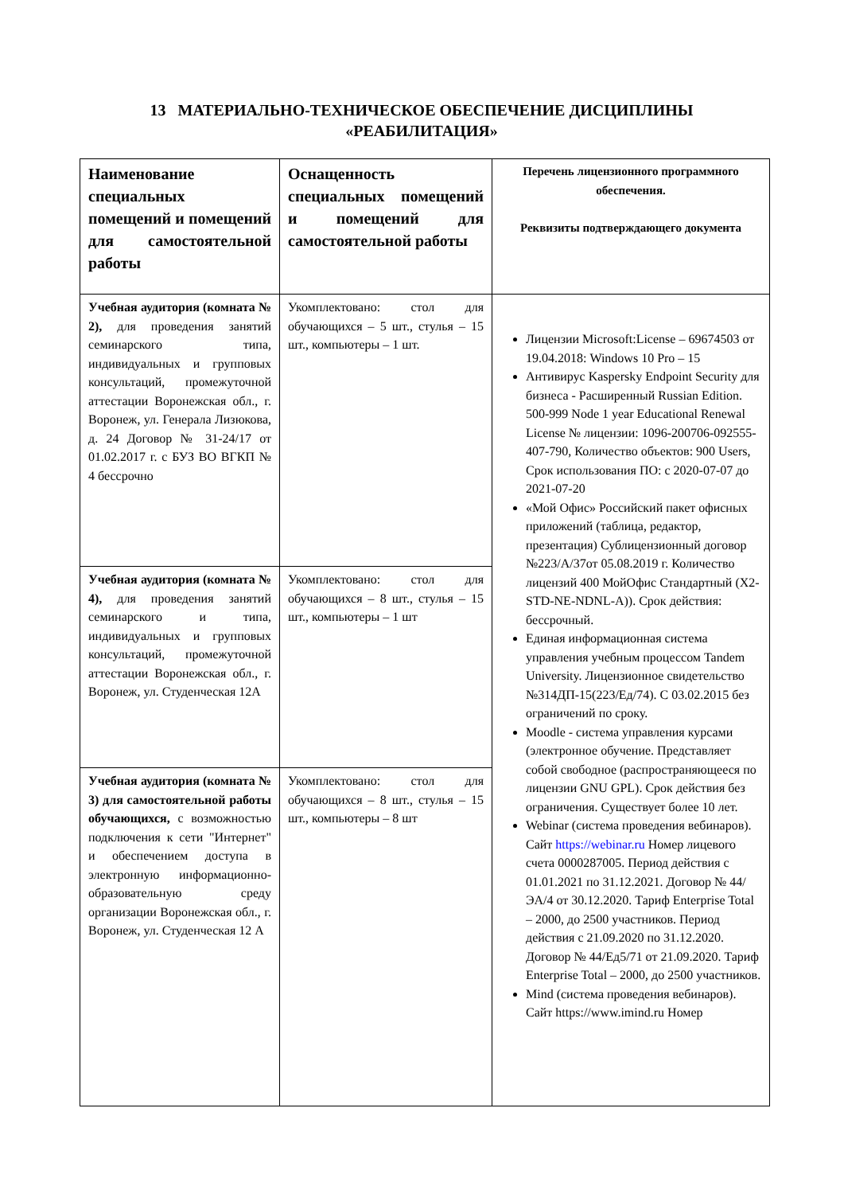13 МАТЕРИАЛЬНО-ТЕХНИЧЕСКОЕ ОБЕСПЕЧЕНИЕ ДИСЦИПЛИНЫ
«РЕАБИЛИТАЦИЯ»
| Наименование специальных помещений и помещений для самостоятельной работы | Оснащенность специальных помещений и помещений для самостоятельной работы | Перечень лицензионного программного обеспечения. Реквизиты подтверждающего документа |
| --- | --- | --- |
| Учебная аудитория (комната № 2), для проведения занятий семинарского типа, индивидуальных и групповых консультаций, промежуточной аттестации Воронежская обл., г. Воронеж, ул. Генерала Лизюкова, д. 24 Договор № 31-24/17 от 01.02.2017 г. с БУЗ ВО ВГКП № 4 бессрочно | Укомплектовано: стол для обучающихся – 5 шт., стулья – 15 шт., компьютеры – 1 шт. | Лицензии Microsoft:License – 69674503 от 19.04.2018: Windows 10 Pro – 15 Антивирус Kaspersky Endpoint Security для бизнеса - Расширенный Russian Edition. 500-999 Node 1 year Educational Renewal License № лицензии: 1096-200706-092555-407-790, Количество объектов: 900 Users, Срок использования ПО: с 2020-07-07 до 2021-07-20 «Мой Офис» Российский пакет офисных приложений (таблица, редактор, презентация) Сублицензионный договор №223/А/37от 05.08.2019 г. Количество лицензий 400 МойОфис Стандартный (X2-STD-NE-NDNL-A)). Срок действия: бессрочный. Единая информационная система управления учебным процессом Tandem University. Лицензионное свидетельство №314ДП-15(223/Ед/74). С 03.02.2015 без ограничений по сроку. Moodle - система управления курсами (электронное обучение. Представляет собой свободное (распространяющееся по лицензии GNU GPL). Срок действия без ограничения. Существует более 10 лет. Webinar (система проведения вебинаров). Сайт https://webinar.ru Номер лицевого счета 0000287005. Период действия с 01.01.2021 по 31.12.2021. Договор № 44/ЭА/4 от 30.12.2020. Тариф Enterprise Total – 2000, до 2500 участников. Период действия с 21.09.2020 по 31.12.2020. Договор № 44/Ед5/71 от 21.09.2020. Тариф Enterprise Total – 2000, до 2500 участников. Mind (система проведения вебинаров). Сайт https://www.imind.ru Номер |
| Учебная аудитория (комната № 4), для проведения занятий семинарского и типа, индивидуальных и групповых консультаций, промежуточной аттестации Воронежская обл., г. Воронеж, ул. Студенческая 12А | Укомплектовано: стол для обучающихся – 8 шт., стулья – 15 шт., компьютеры – 1 шт | |
| Учебная аудитория (комната № 3) для самостоятельной работы обучающихся, с возможностью подключения к сети "Интернет" и обеспечением доступа в электронную информационно-образовательную среду организации Воронежская обл., г. Воронеж, ул. Студенческая 12 А | Укомплектовано: стол для обучающихся – 8 шт., стулья – 15 шт., компьютеры – 8 шт | |